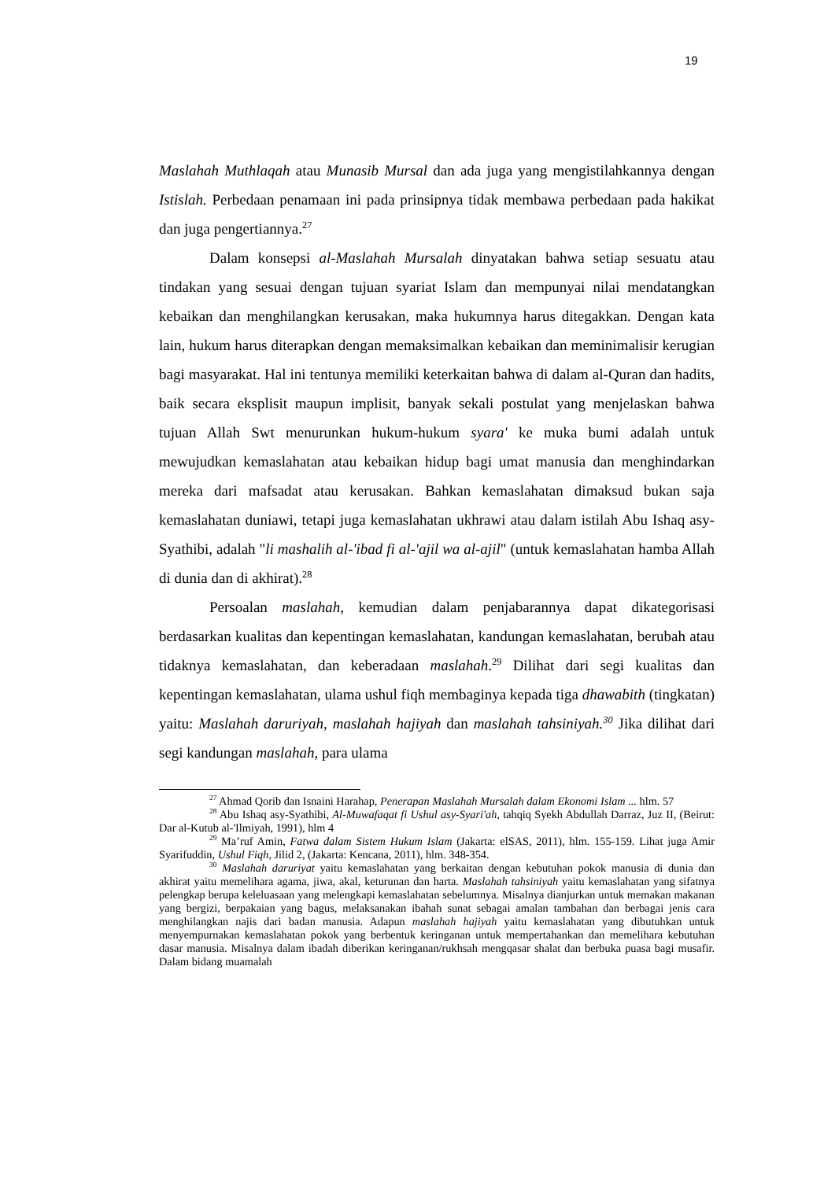19
Maslahah Muthlaqah atau Munasib Mursal dan ada juga yang mengistilahkannya dengan Istislah. Perbedaan penamaan ini pada prinsipnya tidak membawa perbedaan pada hakikat dan juga pengertiannya.<sup>27</sup>
Dalam konsepsi al-Maslahah Mursalah dinyatakan bahwa setiap sesuatu atau tindakan yang sesuai dengan tujuan syariat Islam dan mempunyai nilai mendatangkan kebaikan dan menghilangkan kerusakan, maka hukumnya harus ditegakkan. Dengan kata lain, hukum harus diterapkan dengan memaksimalkan kebaikan dan meminimalisir kerugian bagi masyarakat. Hal ini tentunya memiliki keterkaitan bahwa di dalam al-Quran dan hadits, baik secara eksplisit maupun implisit, banyak sekali postulat yang menjelaskan bahwa tujuan Allah Swt menurunkan hukum-hukum syara' ke muka bumi adalah untuk mewujudkan kemaslahatan atau kebaikan hidup bagi umat manusia dan menghindarkan mereka dari mafsadat atau kerusakan. Bahkan kemaslahatan dimaksud bukan saja kemaslahatan duniawi, tetapi juga kemaslahatan ukhrawi atau dalam istilah Abu Ishaq asy-Syathibi, adalah "li mashalih al-'ibad fi al-'ajil wa al-ajil" (untuk kemaslahatan hamba Allah di dunia dan di akhirat).<sup>28</sup>
Persoalan maslahah, kemudian dalam penjabarannya dapat dikategorisasi berdasarkan kualitas dan kepentingan kemaslahatan, kandungan kemaslahatan, berubah atau tidaknya kemaslahatan, dan keberadaan maslahah.<sup>29</sup> Dilihat dari segi kualitas dan kepentingan kemaslahatan, ulama ushul fiqh membaginya kepada tiga dhawabith (tingkatan) yaitu: Maslahah daruriyah, maslahah hajiyah dan maslahah tahsiniyah.<sup>30</sup> Jika dilihat dari segi kandungan maslahah, para ulama
<sup>27</sup> Ahmad Qorib dan Isnaini Harahap, Penerapan Maslahah Mursalah dalam Ekonomi Islam ... hlm. 57
<sup>28</sup> Abu Ishaq asy-Syathibi, Al-Muwafaqat fi Ushul asy-Syari'ah, tahqiq Syekh Abdullah Darraz, Juz II, (Beirut: Dar al-Kutub al-'Ilmiyah, 1991), hlm 4
<sup>29</sup> Ma’ruf Amin, Fatwa dalam Sistem Hukum Islam (Jakarta: elSAS, 2011), hlm. 155-159. Lihat juga Amir Syarifuddin, Ushul Fiqh, Jilid 2, (Jakarta: Kencana, 2011), hlm. 348-354.
<sup>30</sup> Maslahah daruriyat yaitu kemaslahatan yang berkaitan dengan kebutuhan pokok manusia di dunia dan akhirat yaitu memelihara agama, jiwa, akal, keturunan dan harta. Maslahah tahsiniyah yaitu kemaslahatan yang sifatnya pelengkap berupa keleluasaan yang melengkapi kemaslahatan sebelumnya. Misalnya dianjurkan untuk memakan makanan yang bergizi, berpakaian yang bagus, melaksanakan ibahah sunat sebagai amalan tambahan dan berbagai jenis cara menghilangkan najis dari badan manusia. Adapun maslahah hajiyah yaitu kemaslahatan yang dibutuhkan untuk menyempurnakan kemaslahatan pokok yang berbentuk keringanan untuk mempertahankan dan memelihara kebutuhan dasar manusia. Misalnya dalam ibadah diberikan keringanan/rukhsah mengqasar shalat dan berbuka puasa bagi musafir. Dalam bidang muamalah